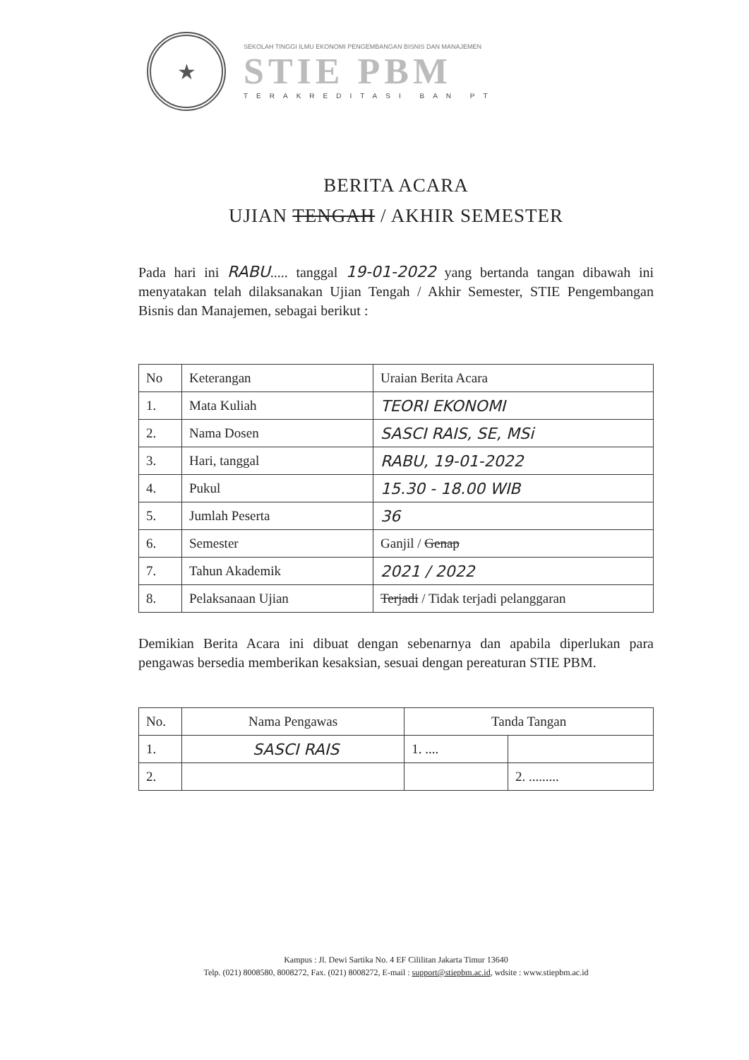★
SEKOLAH TINGGI ILMU EKONOMI PENGEMBANGAN BISNIS DAN MANAJEMEN
STIE PBM
TERAKREDITASI BAN PT
BERITA ACARA
UJIAN TENGAH / AKHIR SEMESTER
Pada hari ini RABU..... tanggal 19-01-2022 yang bertanda tangan dibawah ini menyatakan telah dilaksanakan Ujian Tengah / Akhir Semester, STIE Pengembangan Bisnis dan Manajemen, sebagai berikut :
| No | Keterangan | Uraian Berita Acara |
| --- | --- | --- |
| 1. | Mata Kuliah | TEORI EKONOMI |
| 2. | Nama Dosen | SASCI RAIS, SE, MSi |
| 3. | Hari, tanggal | RABU, 19-01-2022 |
| 4. | Pukul | 15.30 - 18.00 WIB |
| 5. | Jumlah Peserta | 36 |
| 6. | Semester | Ganjil / Genap |
| 7. | Tahun Akademik | 2021 / 2022 |
| 8. | Pelaksanaan Ujian | Terjadi / Tidak terjadi pelanggaran |
Demikian Berita Acara ini dibuat dengan sebenarnya dan apabila diperlukan para pengawas bersedia memberikan kesaksian, sesuai dengan pereaturan STIE PBM.
| No. | Nama Pengawas | Tanda Tangan | |
| --- | --- | --- | --- |
| 1. | SASCI RAIS | 1. .... | |
| 2. | | | 2. ......... |
Kampus : Jl. Dewi Sartika No. 4 EF Cililitan Jakarta Timur 13640
Telp. (021) 8008580, 8008272, Fax. (021) 8008272, E-mail : support@stiepbm.ac.id, wdsite : www.stiepbm.ac.id